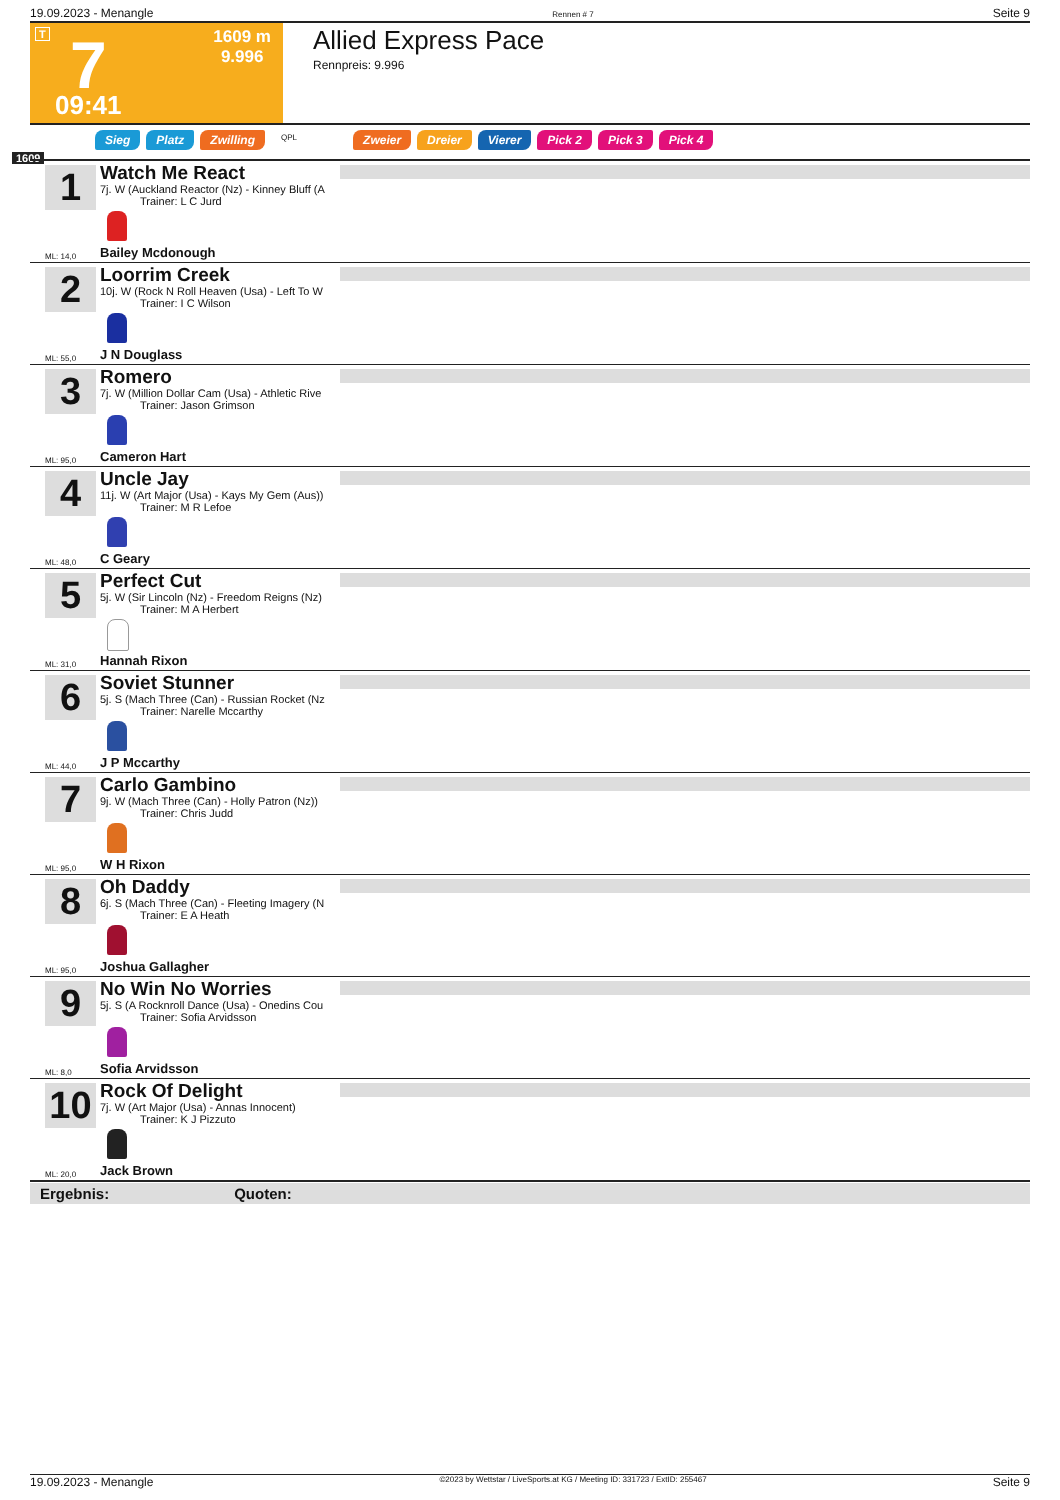19.09.2023 - Menangle Rennen # 7 Seite 9
T 7 1609 m
9.996
09:41
Allied Express Pace
Rennpreis: 9.996
Sieg Platz Zwilling QPL Zweier Dreier Vierer Pick 2 Pick 3 Pick 4
1609
1
ML: 14,0
Watch Me React
7j. W (Auckland Reactor (Nz) - Kinney Bluff (A
Trainer: L C Jurd
Bailey Mcdonough
2
ML: 55,0
Loorrim Creek
10j. W (Rock N Roll Heaven (Usa) - Left To W
Trainer: I C Wilson
J N Douglass
3
ML: 95,0
Romero
7j. W (Million Dollar Cam (Usa) - Athletic Rive
Trainer: Jason Grimson
Cameron Hart
4
ML: 48,0
Uncle Jay
11j. W (Art Major (Usa) - Kays My Gem (Aus))
Trainer: M R Lefoe
C Geary
5
ML: 31,0
Perfect Cut
5j. W (Sir Lincoln (Nz) - Freedom Reigns (Nz)
Trainer: M A Herbert
Hannah Rixon
6
ML: 44,0
Soviet Stunner
5j. S (Mach Three (Can) - Russian Rocket (Nz
Trainer: Narelle Mccarthy
J P Mccarthy
7
ML: 95,0
Carlo Gambino
9j. W (Mach Three (Can) - Holly Patron (Nz))
Trainer: Chris Judd
W H Rixon
8
ML: 95,0
Oh Daddy
6j. S (Mach Three (Can) - Fleeting Imagery (N
Trainer: E A Heath
Joshua Gallagher
9
ML: 8,0
No Win No Worries
5j. S (A Rocknroll Dance (Usa) - Onedins Cou
Trainer: Sofia Arvidsson
Sofia Arvidsson
10
ML: 20,0
Rock Of Delight
7j. W (Art Major (Usa) - Annas Innocent)
Trainer: K J Pizzuto
Jack Brown
Ergebnis: Quoten:
19.09.2023 - Menangle ©2023 by Wettstar / LiveSports.at KG / Meeting ID: 331723 / ExtID: 255467 Seite 9